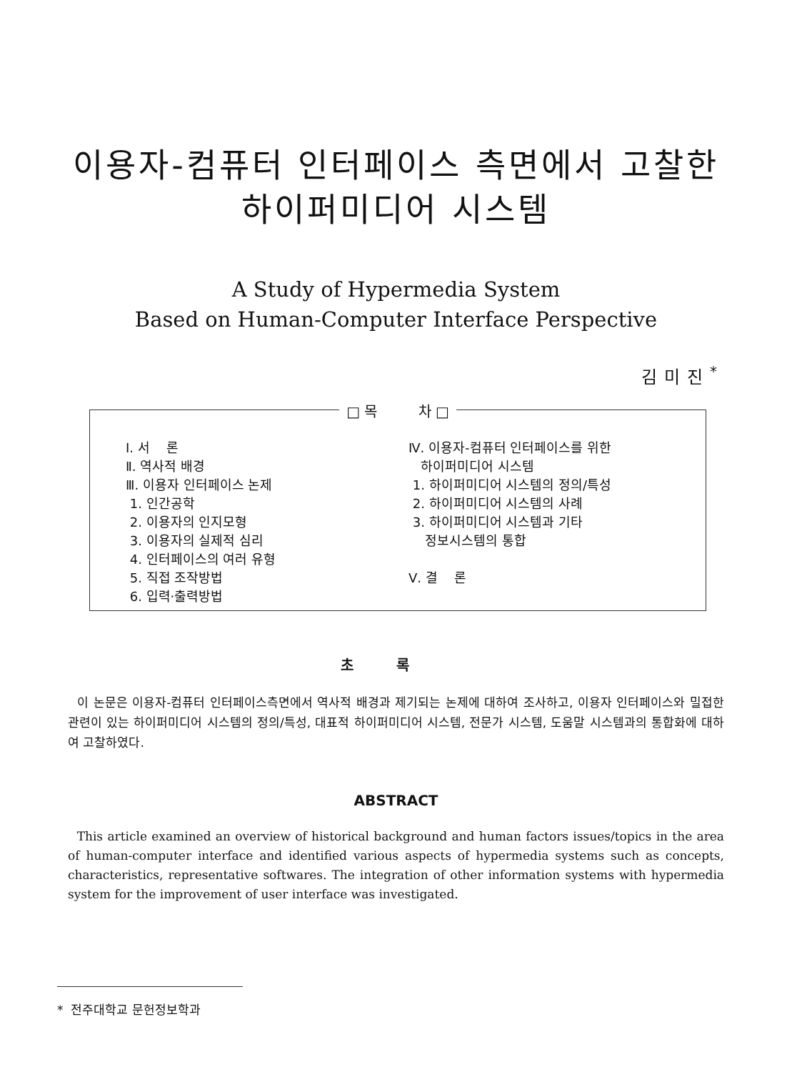이용자-컴퓨터 인터페이스 측면에서 고찰한
하이퍼미디어 시스템
A Study of Hypermedia System
Based on Human-Computer Interface Perspective
김미진<sup>*</sup>
□ 목 차 □
Ⅰ. 서 론
Ⅱ. 역사적 배경
Ⅲ. 이용자 인터페이스 논제
1. 인간공학
2. 이용자의 인지모형
3. 이용자의 실제적 심리
4. 인터페이스의 여러 유형
5. 직접 조작방법
6. 입력·출력방법
Ⅳ. 이용자-컴퓨터 인터페이스를 위한
하이퍼미디어 시스템
1. 하이퍼미디어 시스템의 정의/특성
2. 하이퍼미디어 시스템의 사례
3. 하이퍼미디어 시스템과 기타
정보시스템의 통합
Ⅴ. 결 론
초록
이 논문은 이용자-컴퓨터 인터페이스측면에서 역사적 배경과 제기되는 논제에 대하여 조사하고, 이용자 인터페이스와 밀접한 관련이 있는 하이퍼미디어 시스템의 정의/특성, 대표적 하이퍼미디어 시스템, 전문가 시스템, 도움말 시스템과의 통합화에 대하여 고찰하였다.
ABSTRACT
This article examined an overview of historical background and human factors issues/topics in the area of human-computer interface and identified various aspects of hypermedia systems such as concepts, characteristics, representative softwares. The integration of other information systems with hypermedia system for the improvement of user interface was investigated.
* 전주대학교 문헌정보학과